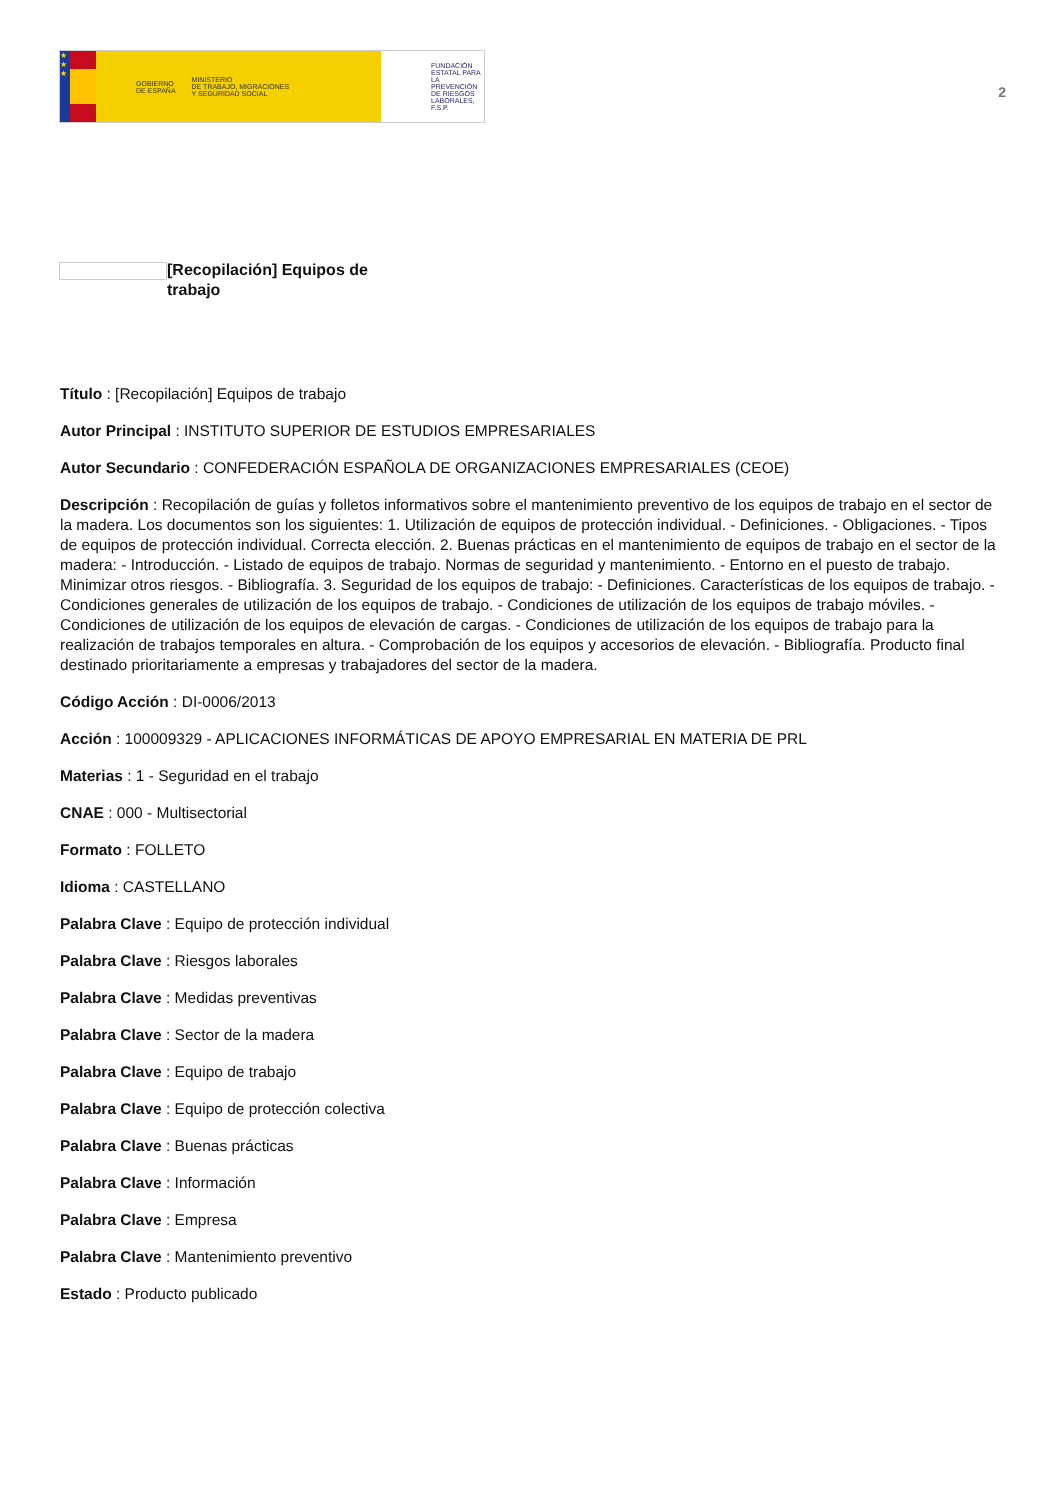★
★
★
GOBIERNO
DE ESPAÑA MINISTERIO
DE TRABAJO, MIGRACIONES
Y SEGURIDAD SOCIAL
FUNDACIÓN
ESTATAL PARA
LA PREVENCIÓN
DE RIESGOS
LABORALES, F.S.P.
2
[Recopilación] Equipos de trabajo
Título : [Recopilación] Equipos de trabajo
Autor Principal : INSTITUTO SUPERIOR DE ESTUDIOS EMPRESARIALES
Autor Secundario : CONFEDERACIÓN ESPAÑOLA DE ORGANIZACIONES EMPRESARIALES (CEOE)
Descripción : Recopilación de guías y folletos informativos sobre el mantenimiento preventivo de los equipos de trabajo en el sector de la madera. Los documentos son los siguientes: 1. Utilización de equipos de protección individual. - Definiciones. - Obligaciones. - Tipos de equipos de protección individual. Correcta elección. 2. Buenas prácticas en el mantenimiento de equipos de trabajo en el sector de la madera: - Introducción. - Listado de equipos de trabajo. Normas de seguridad y mantenimiento. - Entorno en el puesto de trabajo. Minimizar otros riesgos. - Bibliografía. 3. Seguridad de los equipos de trabajo: - Definiciones. Características de los equipos de trabajo. - Condiciones generales de utilización de los equipos de trabajo. - Condiciones de utilización de los equipos de trabajo móviles. - Condiciones de utilización de los equipos de elevación de cargas. - Condiciones de utilización de los equipos de trabajo para la realización de trabajos temporales en altura. - Comprobación de los equipos y accesorios de elevación. - Bibliografía. Producto final destinado prioritariamente a empresas y trabajadores del sector de la madera.
Código Acción : DI-0006/2013
Acción : 100009329 - APLICACIONES INFORMÁTICAS DE APOYO EMPRESARIAL EN MATERIA DE PRL
Materias : 1 - Seguridad en el trabajo
CNAE : 000 - Multisectorial
Formato : FOLLETO
Idioma : CASTELLANO
Palabra Clave : Equipo de protección individual
Palabra Clave : Riesgos laborales
Palabra Clave : Medidas preventivas
Palabra Clave : Sector de la madera
Palabra Clave : Equipo de trabajo
Palabra Clave : Equipo de protección colectiva
Palabra Clave : Buenas prácticas
Palabra Clave : Información
Palabra Clave : Empresa
Palabra Clave : Mantenimiento preventivo
Estado : Producto publicado